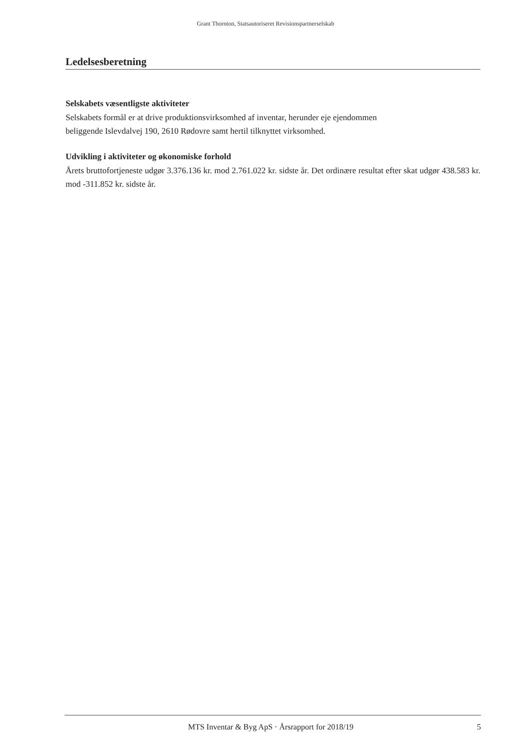Grant Thornton, Statsautoriseret Revisionspartnerselskab
Ledelsesberetning
Selskabets væsentligste aktiviteter
Selskabets formål er at drive produktionsvirksomhed af inventar, herunder eje ejendommen
beliggende Islevdalvej 190, 2610 Rødovre samt hertil tilknyttet virksomhed.
Udvikling i aktiviteter og økonomiske forhold
Årets bruttofortjeneste udgør 3.376.136 kr. mod 2.761.022 kr. sidste år. Det ordinære resultat efter skat udgør 438.583 kr. mod -311.852 kr. sidste år.
MTS Inventar & Byg ApS · Årsrapport for 2018/19 5